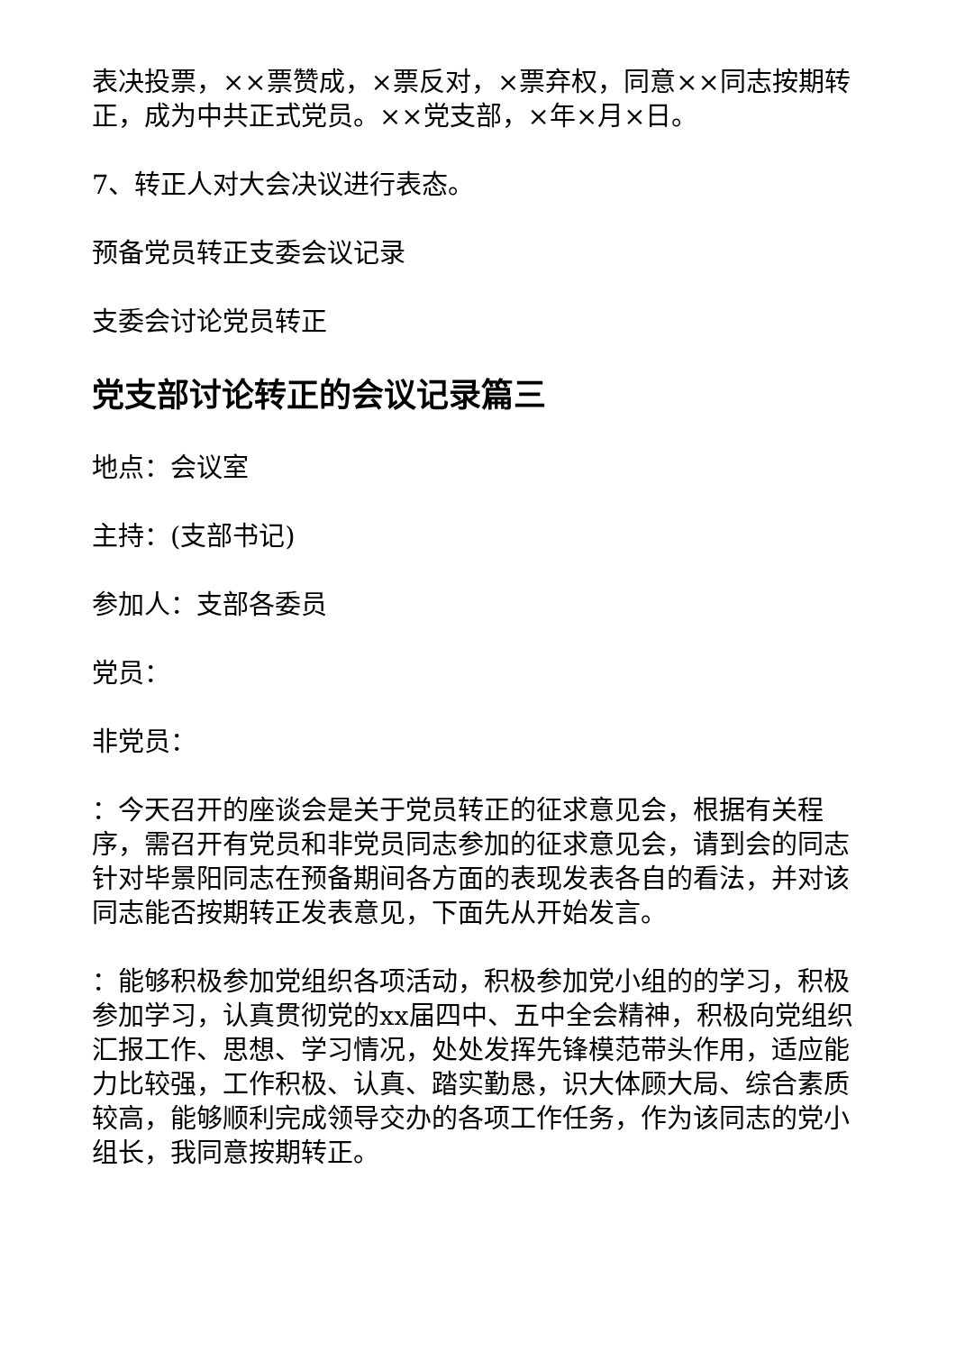表决投票，××票赞成，×票反对，×票弃权，同意××同志按期转正，成为中共正式党员。××党支部，×年×月×日。
7、转正人对大会决议进行表态。
预备党员转正支委会议记录
支委会讨论党员转正
党支部讨论转正的会议记录篇三
地点：会议室
主持：(支部书记)
参加人：支部各委员
党员：
非党员：
：今天召开的座谈会是关于党员转正的征求意见会，根据有关程序，需召开有党员和非党员同志参加的征求意见会，请到会的同志针对毕景阳同志在预备期间各方面的表现发表各自的看法，并对该同志能否按期转正发表意见，下面先从开始发言。
：能够积极参加党组织各项活动，积极参加党小组的的学习，积极参加学习，认真贯彻党的xx届四中、五中全会精神，积极向党组织汇报工作、思想、学习情况，处处发挥先锋模范带头作用，适应能力比较强，工作积极、认真、踏实勤恳，识大体顾大局、综合素质较高，能够顺利完成领导交办的各项工作任务，作为该同志的党小组长，我同意按期转正。